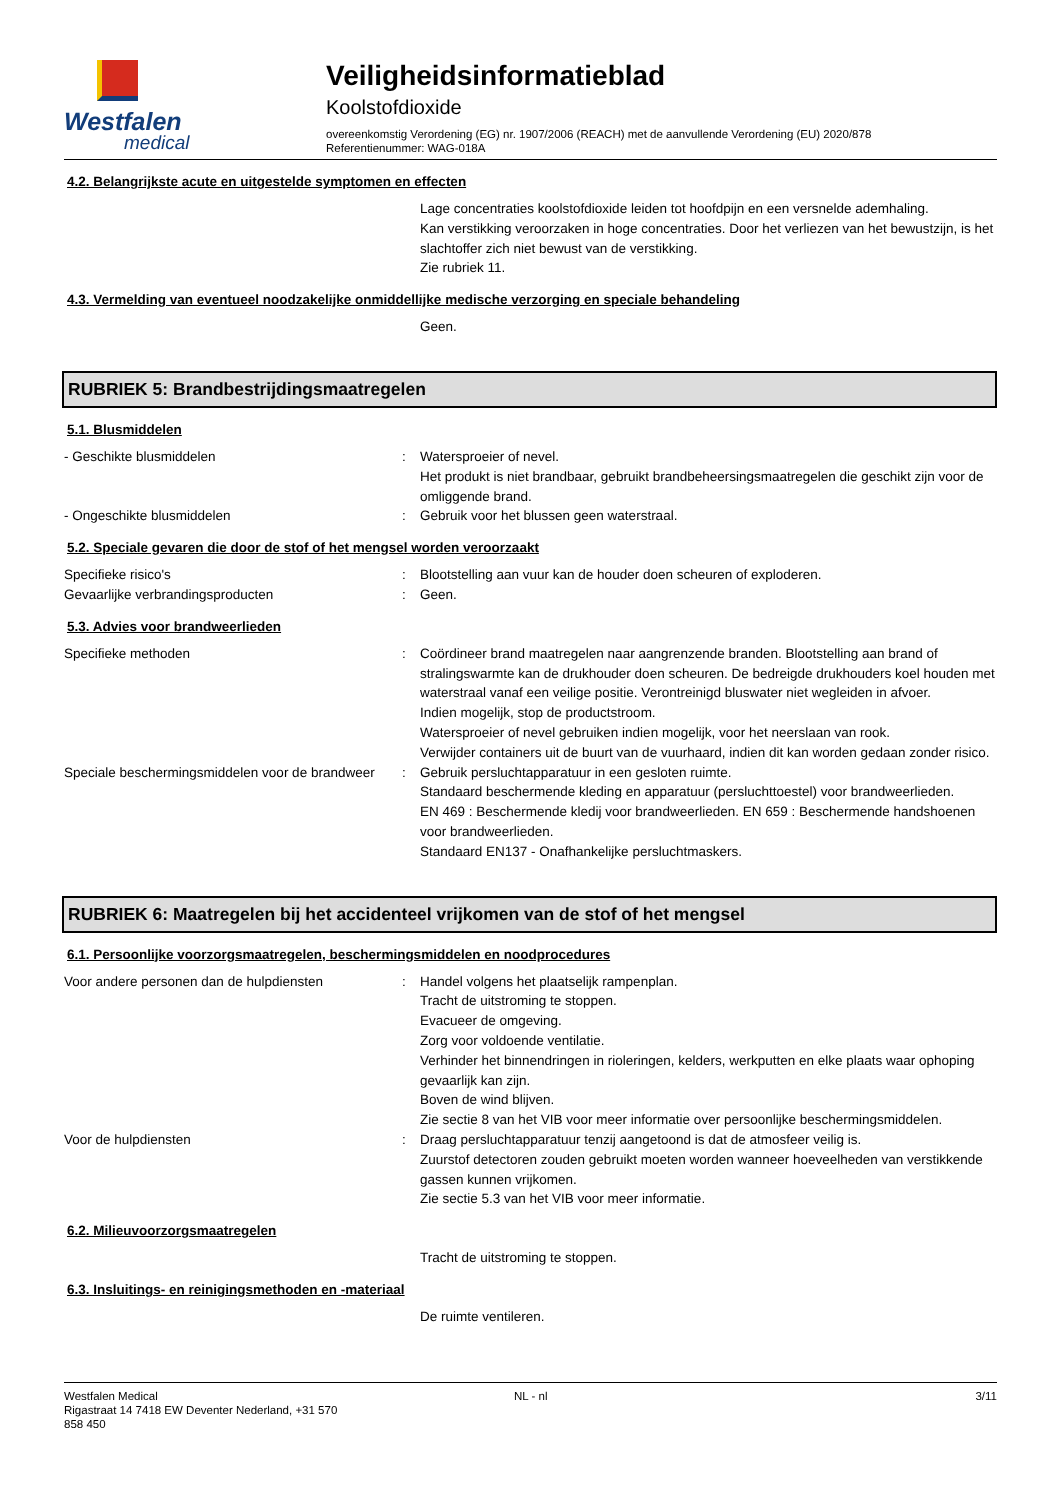Westfalen
medical
Veiligheidsinformatieblad
Koolstofdioxide
overeenkomstig Verordening (EG) nr. 1907/2006 (REACH) met de aanvullende Verordening (EU) 2020/878
Referentienummer: WAG-018A
4.2. Belangrijkste acute en uitgestelde symptomen en effecten
Lage concentraties koolstofdioxide leiden tot hoofdpijn en een versnelde ademhaling.
Kan verstikking veroorzaken in hoge concentraties. Door het verliezen van het bewustzijn, is het slachtoffer zich niet bewust van de verstikking.
Zie rubriek 11.
4.3. Vermelding van eventueel noodzakelijke onmiddellijke medische verzorging en speciale behandeling
Geen.
RUBRIEK 5: Brandbestrijdingsmaatregelen
5.1. Blusmiddelen
- Geschikte blusmiddelen : Watersproeier of nevel.
Het produkt is niet brandbaar, gebruikt brandbeheersingsmaatregelen die geschikt zijn voor de omliggende brand.
- Ongeschikte blusmiddelen : Gebruik voor het blussen geen waterstraal.
5.2. Speciale gevaren die door de stof of het mengsel worden veroorzaakt
Specifieke risico's : Blootstelling aan vuur kan de houder doen scheuren of exploderen.
Gevaarlijke verbrandingsproducten : Geen.
5.3. Advies voor brandweerlieden
Specifieke methoden : Coördineer brand maatregelen naar aangrenzende branden. Blootstelling aan brand of stralingswarmte kan de drukhouder doen scheuren. De bedreigde drukhouders koel houden met waterstraal vanaf een veilige positie. Verontreinigd bluswater niet wegleiden in afvoer.
Indien mogelijk, stop de productstroom.
Watersproeier of nevel gebruiken indien mogelijk, voor het neerslaan van rook.
Verwijder containers uit de buurt van de vuurhaard, indien dit kan worden gedaan zonder risico.
Speciale beschermingsmiddelen voor de brandweer
: Gebruik persluchtapparatuur in een gesloten ruimte.
Standaard beschermende kleding en apparatuur (persluchttoestel) voor brandweerlieden.
EN 469 : Beschermende kledij voor brandweerlieden. EN 659 : Beschermende handshoenen voor brandweerlieden.
Standaard EN137 - Onafhankelijke persluchtmaskers.
RUBRIEK 6: Maatregelen bij het accidenteel vrijkomen van de stof of het mengsel
6.1. Persoonlijke voorzorgsmaatregelen, beschermingsmiddelen en noodprocedures
Voor andere personen dan de hulpdiensten : Handel volgens het plaatselijk rampenplan.
Tracht de uitstroming te stoppen.
Evacueer de omgeving.
Zorg voor voldoende ventilatie.
Verhinder het binnendringen in rioleringen, kelders, werkputten en elke plaats waar ophoping gevaarlijk kan zijn.
Boven de wind blijven.
Zie sectie 8 van het VIB voor meer informatie over persoonlijke beschermingsmiddelen.
Voor de hulpdiensten : Draag persluchtapparatuur tenzij aangetoond is dat de atmosfeer veilig is.
Zuurstof detectoren zouden gebruikt moeten worden wanneer hoeveelheden van verstikkende gassen kunnen vrijkomen.
Zie sectie 5.3 van het VIB voor meer informatie.
6.2. Milieuvoorzorgsmaatregelen
Tracht de uitstroming te stoppen.
6.3. Insluitings- en reinigingsmethoden en -materiaal
De ruimte ventileren.
Westfalen Medical
Rigastraat 14 7418 EW Deventer Nederland, +31 570
858 450
NL - nl 3/11